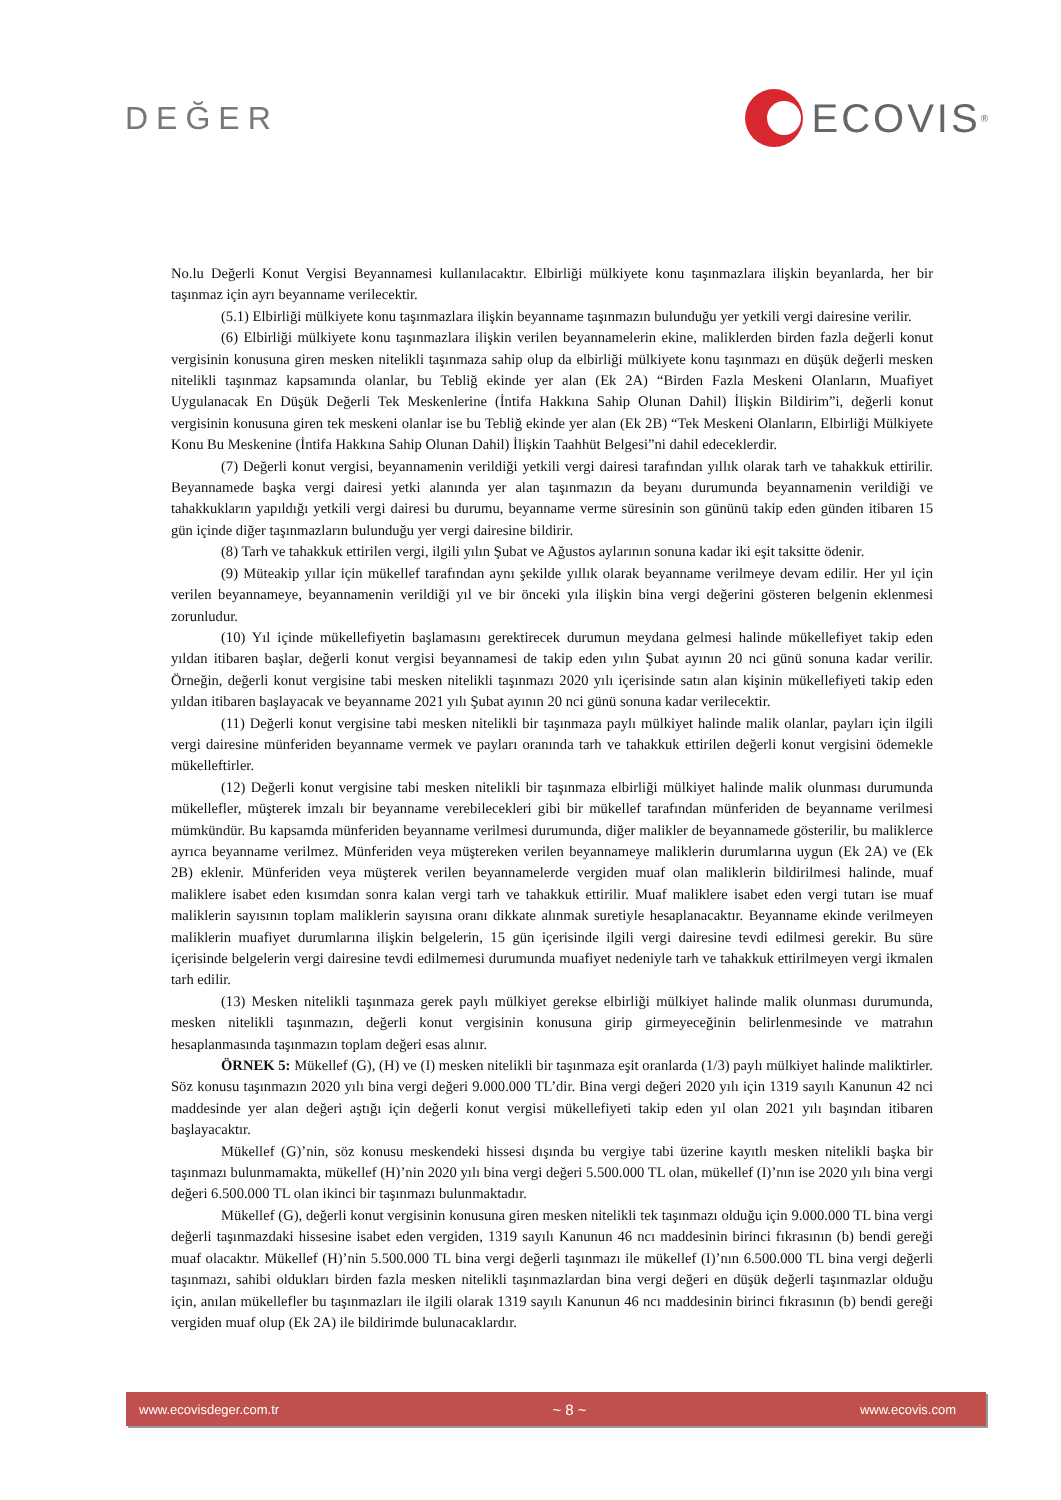DEĞER
ECOVIS<sup>®</sup>
No.lu Değerli Konut Vergisi Beyannamesi kullanılacaktır. Elbirliği mülkiyete konu taşınmazlara ilişkin beyanlarda, her bir taşınmaz için ayrı beyanname verilecektir.
(5.1) Elbirliği mülkiyete konu taşınmazlara ilişkin beyanname taşınmazın bulunduğu yer yetkili vergi dairesine verilir.
(6) Elbirliği mülkiyete konu taşınmazlara ilişkin verilen beyannamelerin ekine, maliklerden birden fazla değerli konut vergisinin konusuna giren mesken nitelikli taşınmaza sahip olup da elbirliği mülkiyete konu taşınmazı en düşük değerli mesken nitelikli taşınmaz kapsamında olanlar, bu Tebliğ ekinde yer alan (Ek 2A) “Birden Fazla Meskeni Olanların, Muafiyet Uygulanacak En Düşük Değerli Tek Meskenlerine (İntifa Hakkına Sahip Olunan Dahil) İlişkin Bildirim”i, değerli konut vergisinin konusuna giren tek meskeni olanlar ise bu Tebliğ ekinde yer alan (Ek 2B) “Tek Meskeni Olanların, Elbirliği Mülkiyete Konu Bu Meskenine (İntifa Hakkına Sahip Olunan Dahil) İlişkin Taahhüt Belgesi”ni dahil edeceklerdir.
(7) Değerli konut vergisi, beyannamenin verildiği yetkili vergi dairesi tarafından yıllık olarak tarh ve tahakkuk ettirilir. Beyannamede başka vergi dairesi yetki alanında yer alan taşınmazın da beyanı durumunda beyannamenin verildiği ve tahakkukların yapıldığı yetkili vergi dairesi bu durumu, beyanname verme süresinin son gününü takip eden günden itibaren 15 gün içinde diğer taşınmazların bulunduğu yer vergi dairesine bildirir.
(8) Tarh ve tahakkuk ettirilen vergi, ilgili yılın Şubat ve Ağustos aylarının sonuna kadar iki eşit taksitte ödenir.
(9) Müteakip yıllar için mükellef tarafından aynı şekilde yıllık olarak beyanname verilmeye devam edilir. Her yıl için verilen beyannameye, beyannamenin verildiği yıl ve bir önceki yıla ilişkin bina vergi değerini gösteren belgenin eklenmesi zorunludur.
(10) Yıl içinde mükellefiyetin başlamasını gerektirecek durumun meydana gelmesi halinde mükellefiyet takip eden yıldan itibaren başlar, değerli konut vergisi beyannamesi de takip eden yılın Şubat ayının 20 nci günü sonuna kadar verilir. Örneğin, değerli konut vergisine tabi mesken nitelikli taşınmazı 2020 yılı içerisinde satın alan kişinin mükellefiyeti takip eden yıldan itibaren başlayacak ve beyanname 2021 yılı Şubat ayının 20 nci günü sonuna kadar verilecektir.
(11) Değerli konut vergisine tabi mesken nitelikli bir taşınmaza paylı mülkiyet halinde malik olanlar, payları için ilgili vergi dairesine münferiden beyanname vermek ve payları oranında tarh ve tahakkuk ettirilen değerli konut vergisini ödemekle mükelleftirler.
(12) Değerli konut vergisine tabi mesken nitelikli bir taşınmaza elbirliği mülkiyet halinde malik olunması durumunda mükellefler, müşterek imzalı bir beyanname verebilecekleri gibi bir mükellef tarafından münferiden de beyanname verilmesi mümkündür. Bu kapsamda münferiden beyanname verilmesi durumunda, diğer malikler de beyannamede gösterilir, bu maliklerce ayrıca beyanname verilmez. Münferiden veya müştereken verilen beyannameye maliklerin durumlarına uygun (Ek 2A) ve (Ek 2B) eklenir. Münferiden veya müşterek verilen beyannamelerde vergiden muaf olan maliklerin bildirilmesi halinde, muaf maliklere isabet eden kısımdan sonra kalan vergi tarh ve tahakkuk ettirilir. Muaf maliklere isabet eden vergi tutarı ise muaf maliklerin sayısının toplam maliklerin sayısına oranı dikkate alınmak suretiyle hesaplanacaktır. Beyanname ekinde verilmeyen maliklerin muafiyet durumlarına ilişkin belgelerin, 15 gün içerisinde ilgili vergi dairesine tevdi edilmesi gerekir. Bu süre içerisinde belgelerin vergi dairesine tevdi edilmemesi durumunda muafiyet nedeniyle tarh ve tahakkuk ettirilmeyen vergi ikmalen tarh edilir.
(13) Mesken nitelikli taşınmaza gerek paylı mülkiyet gerekse elbirliği mülkiyet halinde malik olunması durumunda, mesken nitelikli taşınmazın, değerli konut vergisinin konusuna girip girmeyeceğinin belirlenmesinde ve matrahın hesaplanmasında taşınmazın toplam değeri esas alınır.
ÖRNEK 5: Mükellef (G), (H) ve (I) mesken nitelikli bir taşınmaza eşit oranlarda (1/3) paylı mülkiyet halinde maliktirler. Söz konusu taşınmazın 2020 yılı bina vergi değeri 9.000.000 TL’dir. Bina vergi değeri 2020 yılı için 1319 sayılı Kanunun 42 nci maddesinde yer alan değeri aştığı için değerli konut vergisi mükellefiyeti takip eden yıl olan 2021 yılı başından itibaren başlayacaktır.
Mükellef (G)’nin, söz konusu meskendeki hissesi dışında bu vergiye tabi üzerine kayıtlı mesken nitelikli başka bir taşınmazı bulunmamakta, mükellef (H)’nin 2020 yılı bina vergi değeri 5.500.000 TL olan, mükellef (I)’nın ise 2020 yılı bina vergi değeri 6.500.000 TL olan ikinci bir taşınmazı bulunmaktadır.
Mükellef (G), değerli konut vergisinin konusuna giren mesken nitelikli tek taşınmazı olduğu için 9.000.000 TL bina vergi değerli taşınmazdaki hissesine isabet eden vergiden, 1319 sayılı Kanunun 46 ncı maddesinin birinci fıkrasının (b) bendi gereği muaf olacaktır. Mükellef (H)’nin 5.500.000 TL bina vergi değerli taşınmazı ile mükellef (I)’nın 6.500.000 TL bina vergi değerli taşınmazı, sahibi oldukları birden fazla mesken nitelikli taşınmazlardan bina vergi değeri en düşük değerli taşınmazlar olduğu için, anılan mükellefler bu taşınmazları ile ilgili olarak 1319 sayılı Kanunun 46 ncı maddesinin birinci fıkrasının (b) bendi gereği vergiden muaf olup (Ek 2A) ile bildirimde bulunacaklardır.
www.ecovisdeger.com.tr ~ 8 ~ www.ecovis.com